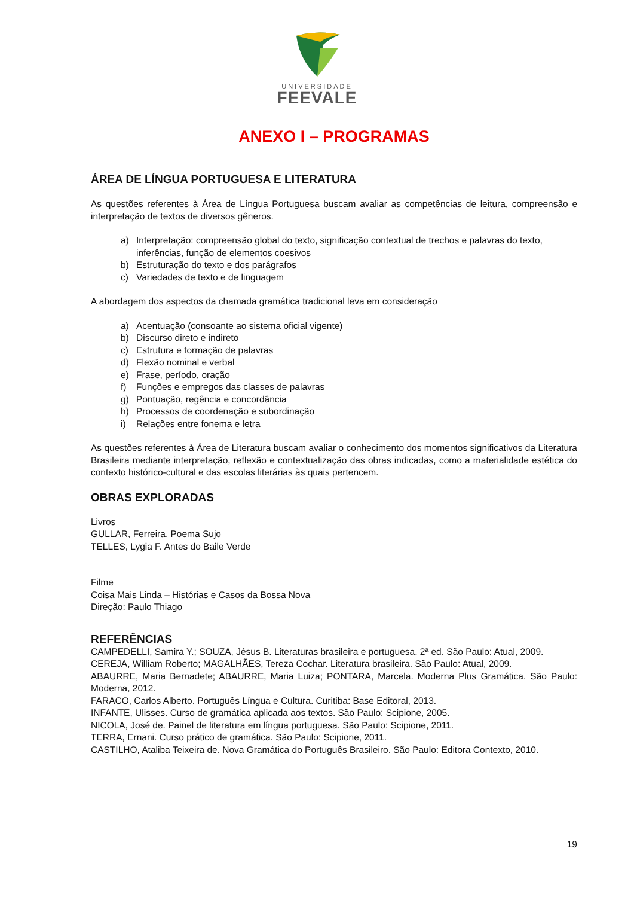UNIVERSIDADE
FEEVALE
ANEXO I – PROGRAMAS
ÁREA DE LÍNGUA PORTUGUESA E LITERATURA
As questões referentes à Área de Língua Portuguesa buscam avaliar as competências de leitura, compreensão e interpretação de textos de diversos gêneros.
a) Interpretação: compreensão global do texto, significação contextual de trechos e palavras do texto, inferências, função de elementos coesivos
b) Estruturação do texto e dos parágrafos
c) Variedades de texto e de linguagem
A abordagem dos aspectos da chamada gramática tradicional leva em consideração
a) Acentuação (consoante ao sistema oficial vigente)
b) Discurso direto e indireto
c) Estrutura e formação de palavras
d) Flexão nominal e verbal
e) Frase, período, oração
f) Funções e empregos das classes de palavras
g) Pontuação, regência e concordância
h) Processos de coordenação e subordinação
i) Relações entre fonema e letra
As questões referentes à Área de Literatura buscam avaliar o conhecimento dos momentos significativos da Literatura Brasileira mediante interpretação, reflexão e contextualização das obras indicadas, como a materialidade estética do contexto histórico-cultural e das escolas literárias às quais pertencem.
OBRAS EXPLORADAS
Livros
GULLAR, Ferreira. Poema Sujo
TELLES, Lygia F. Antes do Baile Verde
Filme
Coisa Mais Linda – Histórias e Casos da Bossa Nova
Direção: Paulo Thiago
REFERÊNCIAS
CAMPEDELLI, Samira Y.; SOUZA, Jésus B. Literaturas brasileira e portuguesa. 2ª ed. São Paulo: Atual, 2009.
CEREJA, William Roberto; MAGALHÃES, Tereza Cochar. Literatura brasileira. São Paulo: Atual, 2009.
ABAURRE, Maria Bernadete; ABAURRE, Maria Luiza; PONTARA, Marcela. Moderna Plus Gramática. São Paulo: Moderna, 2012.
FARACO, Carlos Alberto. Português Língua e Cultura. Curitiba: Base Editoral, 2013.
INFANTE, Ulisses. Curso de gramática aplicada aos textos. São Paulo: Scipione, 2005.
NICOLA, José de. Painel de literatura em língua portuguesa. São Paulo: Scipione, 2011.
TERRA, Ernani. Curso prático de gramática. São Paulo: Scipione, 2011.
CASTILHO, Ataliba Teixeira de. Nova Gramática do Português Brasileiro. São Paulo: Editora Contexto, 2010.
19